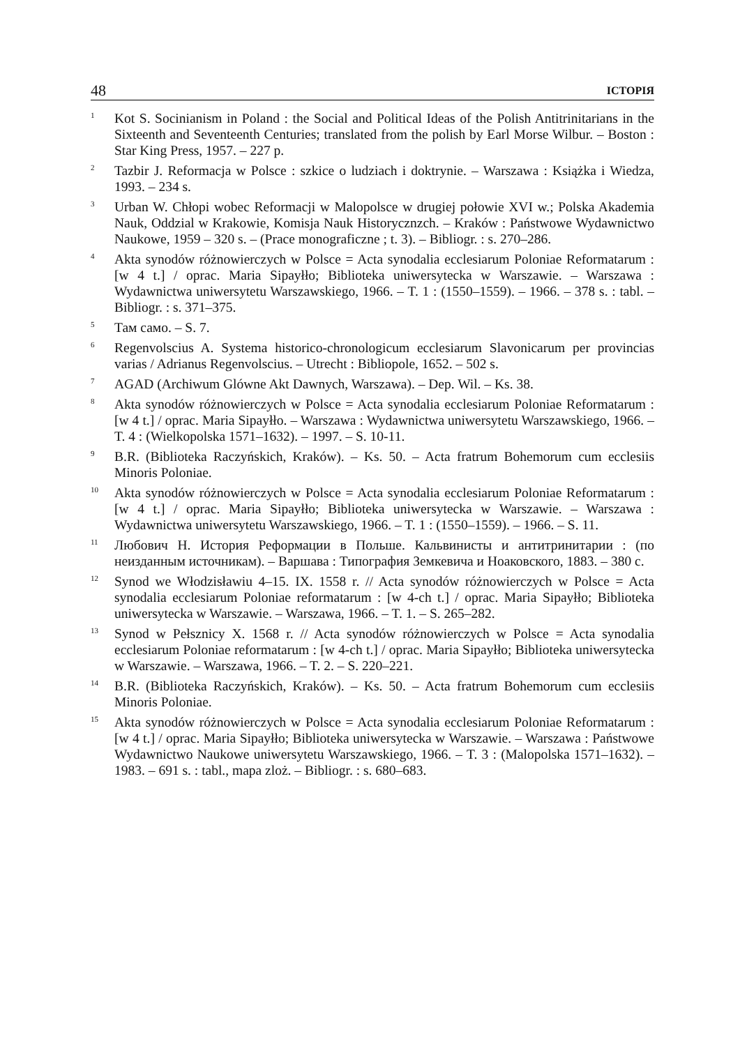48 ІСТОРІЯ
<sup>1</sup>
Kot S. Socinianism in Poland : the Social and Political Ideas of the Polish Antitrinitarians in the Sixteenth and Seventeenth Centuries; translated from the polish by Earl Morse Wilbur. – Boston : Star King Press, 1957. – 227 p.
<sup>2</sup>
Tazbir J. Reformacja w Polsce : szkice o ludziach i doktrynie. – Warszawa : Książka i Wiedza, 1993. – 234 s.
<sup>3</sup>
Urban W. Chłopi wobec Reformacji w Malopolsce w drugiej połowie XVI w.; Polska Akademia Nauk, Oddzial w Krakowie, Komisja Nauk Historycznzch. – Kraków : Państwowe Wydawnictwo Naukowe, 1959 – 320 s. – (Prace monograficzne ; t. 3). – Bibliogr. : s. 270–286.
<sup>4</sup>
Akta synodów różnowierczych w Polsce = Acta synodalia ecclesiarum Poloniae Reformatarum : [w 4 t.] / oprac. Maria Sipayłło; Biblioteka uniwersytecka w Warszawie. – Warszawa : Wydawnictwa uniwersytetu Warszawskiego, 1966. – T. 1 : (1550–1559). – 1966. – 378 s. : tabl. – Bibliogr. : s. 371–375.
<sup>5</sup>
Там само. – S. 7.
<sup>6</sup>
Regenvolscius A. Systema historico-chronologicum ecclesiarum Slavonicarum per provincias varias / Adrianus Regenvolscius. – Utrecht : Bibliopole, 1652. – 502 s.
<sup>7</sup>
AGAD (Archiwum Glówne Akt Dawnych, Warszawa). – Dep. Wil. – Ks. 38.
<sup>8</sup>
Akta synodów różnowierczych w Polsce = Acta synodalia ecclesiarum Poloniae Reformatarum : [w 4 t.] / oprac. Maria Sipayłło. – Warszawa : Wydawnictwa uniwersytetu Warszawskiego, 1966. – T. 4 : (Wielkopolska 1571–1632). – 1997. – S. 10-11.
<sup>9</sup>
B.R. (Biblioteka Raczyńskich, Kraków). – Ks. 50. – Acta fratrum Bohemorum cum ecclesiis Minoris Poloniae.
<sup>10</sup>
Akta synodów różnowierczych w Polsce = Acta synodalia ecclesiarum Poloniae Reformatarum : [w 4 t.] / oprac. Maria Sipayłło; Biblioteka uniwersytecka w Warszawie. – Warszawa : Wydawnictwa uniwersytetu Warszawskiego, 1966. – T. 1 : (1550–1559). – 1966. – S. 11.
<sup>11</sup>
Любович Н. История Реформации в Польше. Кальвинисты и антитринитарии : (по неизданным источникам). – Варшава : Типография Земкевича и Ноаковского, 1883. – 380 с.
<sup>12</sup>
Synod we Włodzisławiu 4–15. IX. 1558 r. // Acta synodów różnowierczych w Polsce = Acta synodalia ecclesiarum Poloniae reformatarum : [w 4-ch t.] / oprac. Maria Sipayłło; Biblioteka uniwersytecka w Warszawie. – Warszawa, 1966. – T. 1. – S. 265–282.
<sup>13</sup>
Synod w Pełsznicy X. 1568 r. // Acta synodów różnowierczych w Polsce = Acta synodalia ecclesiarum Poloniae reformatarum : [w 4-ch t.] / oprac. Maria Sipayłło; Biblioteka uniwersytecka w Warszawie. – Warszawa, 1966. – T. 2. – S. 220–221.
<sup>14</sup>
B.R. (Biblioteka Raczyńskich, Kraków). – Ks. 50. – Acta fratrum Bohemorum cum ecclesiis Minoris Poloniae.
<sup>15</sup>
Akta synodów różnowierczych w Polsce = Acta synodalia ecclesiarum Poloniae Reformatarum : [w 4 t.] / oprac. Maria Sipayłło; Biblioteka uniwersytecka w Warszawie. – Warszawa : Państwowe Wydawnictwo Naukowe uniwersytetu Warszawskiego, 1966. – T. 3 : (Malopolska 1571–1632). – 1983. – 691 s. : tabl., mapa zloż. – Bibliogr. : s. 680–683.